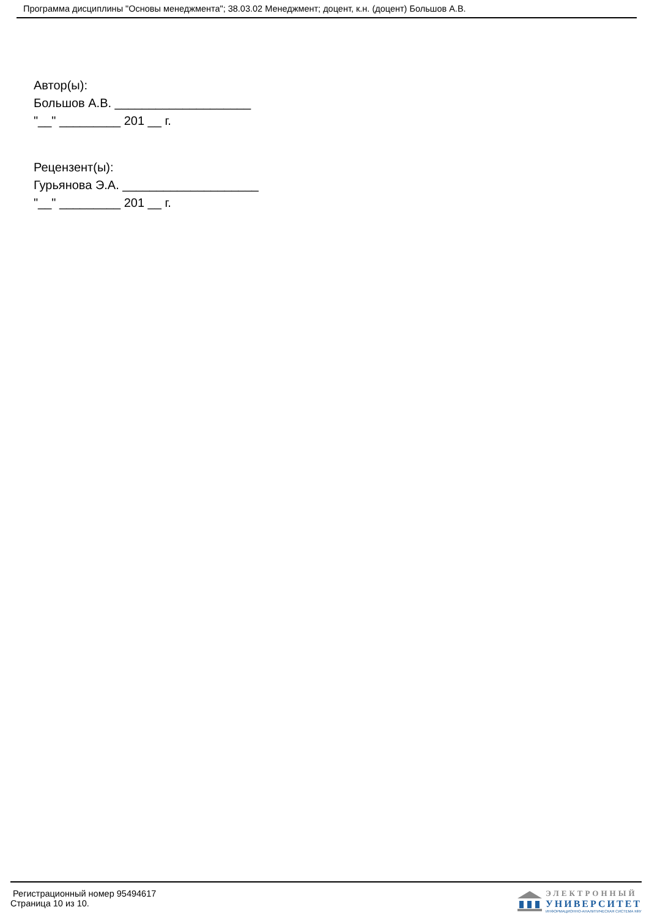Программа дисциплины "Основы менеджмента"; 38.03.02 Менеджмент; доцент, к.н. (доцент) Большов А.В.
Автор(ы):
Большов А.В. ____________________
"__" _________ 201 __ г.
Рецензент(ы):
Гурьянова Э.А. ____________________
"__" _________ 201 __ г.
Регистрационный номер 95494617
Страница 10 из 10.
ЭЛЕКТРОННЫЙ
УНИВЕРСИТЕТ
ИНФОРМАЦИОННО-АНАЛИТИЧЕСКАЯ СИСТЕМА КФУ